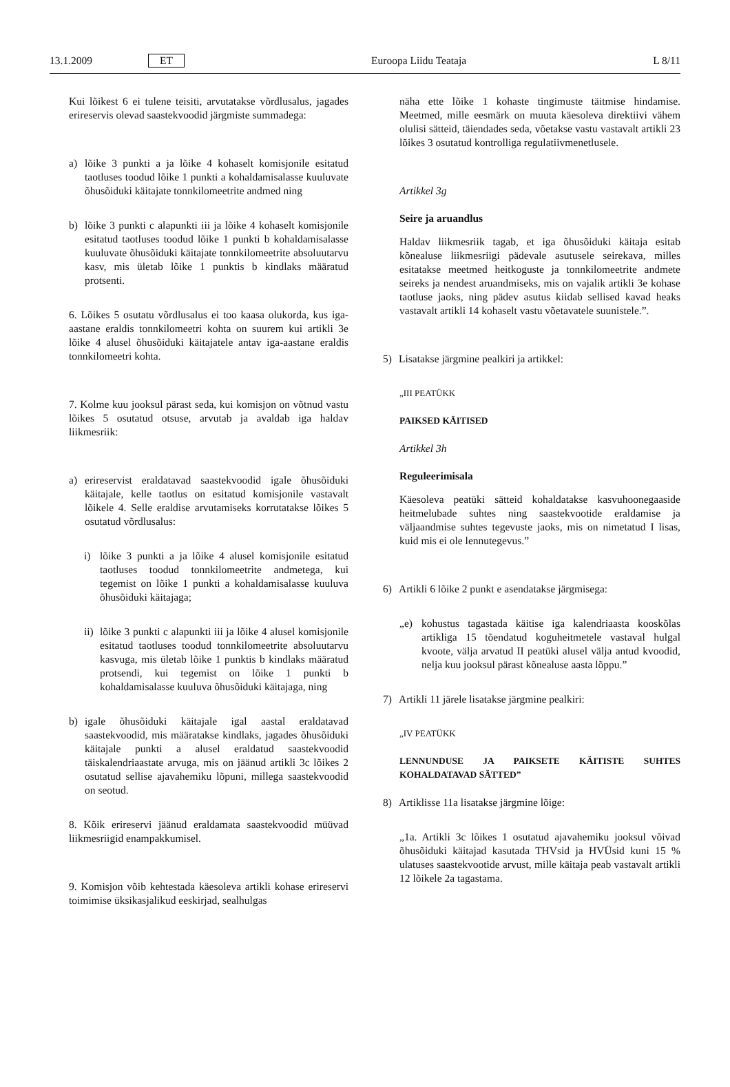13.1.2009 ET Euroopa Liidu Teataja L 8/11
Kui lõikest 6 ei tulene teisiti, arvutatakse võrdlusalus, jagades erireservis olevad saastekvoodid järgmiste summadega:
a) lõike 3 punkti a ja lõike 4 kohaselt komisjonile esitatud taotluses toodud lõike 1 punkti a kohaldamisalasse kuuluvate õhusõiduki käitajate tonnkilomeetrite andmed ning
b) lõike 3 punkti c alapunkti iii ja lõike 4 kohaselt komisjonile esitatud taotluses toodud lõike 1 punkti b kohaldamisalasse kuuluvate õhusõiduki käitajate tonnkilomeetrite absoluutarvu kasv, mis ületab lõike 1 punktis b kindlaks määratud protsenti.
6. Lõikes 5 osutatu võrdlusalus ei too kaasa olukorda, kus iga-aastane eraldis tonnkilomeetri kohta on suurem kui artikli 3e lõike 4 alusel õhusõiduki käitajatele antav iga-aastane eraldis tonnkilomeetri kohta.
7. Kolme kuu jooksul pärast seda, kui komisjon on võtnud vastu lõikes 5 osutatud otsuse, arvutab ja avaldab iga haldav liikmesriik:
a) erireservist eraldatavad saastekvoodid igale õhusõiduki käitajale, kelle taotlus on esitatud komisjonile vastavalt lõikele 4. Selle eraldise arvutamiseks korrutatakse lõikes 5 osutatud võrdlusalus:
i) lõike 3 punkti a ja lõike 4 alusel komisjonile esitatud taotluses toodud tonnkilomeetrite andmetega, kui tegemist on lõike 1 punkti a kohaldamisalasse kuuluva õhusõiduki käitajaga;
ii) lõike 3 punkti c alapunkti iii ja lõike 4 alusel komisjonile esitatud taotluses toodud tonnkilomeetrite absoluutarvu kasvuga, mis ületab lõike 1 punktis b kindlaks määratud protsendi, kui tegemist on lõike 1 punkti b kohaldamisalasse kuuluva õhusõiduki käitajaga, ning
b) igale õhusõiduki käitajale igal aastal eraldatavad saastekvoodid, mis määratakse kindlaks, jagades õhusõiduki käitajale punkti a alusel eraldatud saastekvoodid täiskalendriaastate arvuga, mis on jäänud artikli 3c lõikes 2 osutatud sellise ajavahemiku lõpuni, millega saastekvoodid on seotud.
8. Kõik erireservi jäänud eraldamata saastekvoodid müüvad liikmesriigid enampakkumisel.
9. Komisjon võib kehtestada käesoleva artikli kohase erireservi toimimise üksikasjalikud eeskirjad, sealhulgas
näha ette lõike 1 kohaste tingimuste täitmise hindamise. Meetmed, mille eesmärk on muuta käesoleva direktiivi vähem olulisi sätteid, täiendades seda, võetakse vastu vastavalt artikli 23 lõikes 3 osutatud kontrolliga regulatiivmenetlusele.
Artikkel 3g
Seire ja aruandlus
Haldav liikmesriik tagab, et iga õhusõiduki käitaja esitab kõnealuse liikmesriigi pädevale asutusele seirekava, milles esitatakse meetmed heitkoguste ja tonnkilomeetrite andmete seireks ja nendest aruandmiseks, mis on vajalik artikli 3e kohase taotluse jaoks, ning pädev asutus kiidab sellised kavad heaks vastavalt artikli 14 kohaselt vastu võetavatele suunistele.”.
5) Lisatakse järgmine pealkiri ja artikkel:
„III PEATÜKK
PAIKSED KÄITISED
Artikkel 3h
Reguleerimisala
Käesoleva peatüki sätteid kohaldatakse kasvuhoonegaaside heitmelubade suhtes ning saastekvootide eraldamise ja väljaandmise suhtes tegevuste jaoks, mis on nimetatud I lisas, kuid mis ei ole lennutegevus.”
6) Artikli 6 lõike 2 punkt e asendatakse järgmisega:
„e) kohustus tagastada käitise iga kalendriaasta kooskõlas artikliga 15 tõendatud koguheitmetele vastaval hulgal kvoote, välja arvatud II peatüki alusel välja antud kvoodid, nelja kuu jooksul pärast kõnealuse aasta lõppu.”
7) Artikli 11 järele lisatakse järgmine pealkiri:
„IV PEATÜKK
LENNUNDUSE JA PAIKSETE KÄITISTE SUHTES KOHALDATAVAD SÄTTED”
8) Artiklisse 11a lisatakse järgmine lõige:
„1a. Artikli 3c lõikes 1 osutatud ajavahemiku jooksul võivad õhusõiduki käitajad kasutada THVsid ja HVÜsid kuni 15 % ulatuses saastekvootide arvust, mille käitaja peab vastavalt artikli 12 lõikele 2a tagastama.